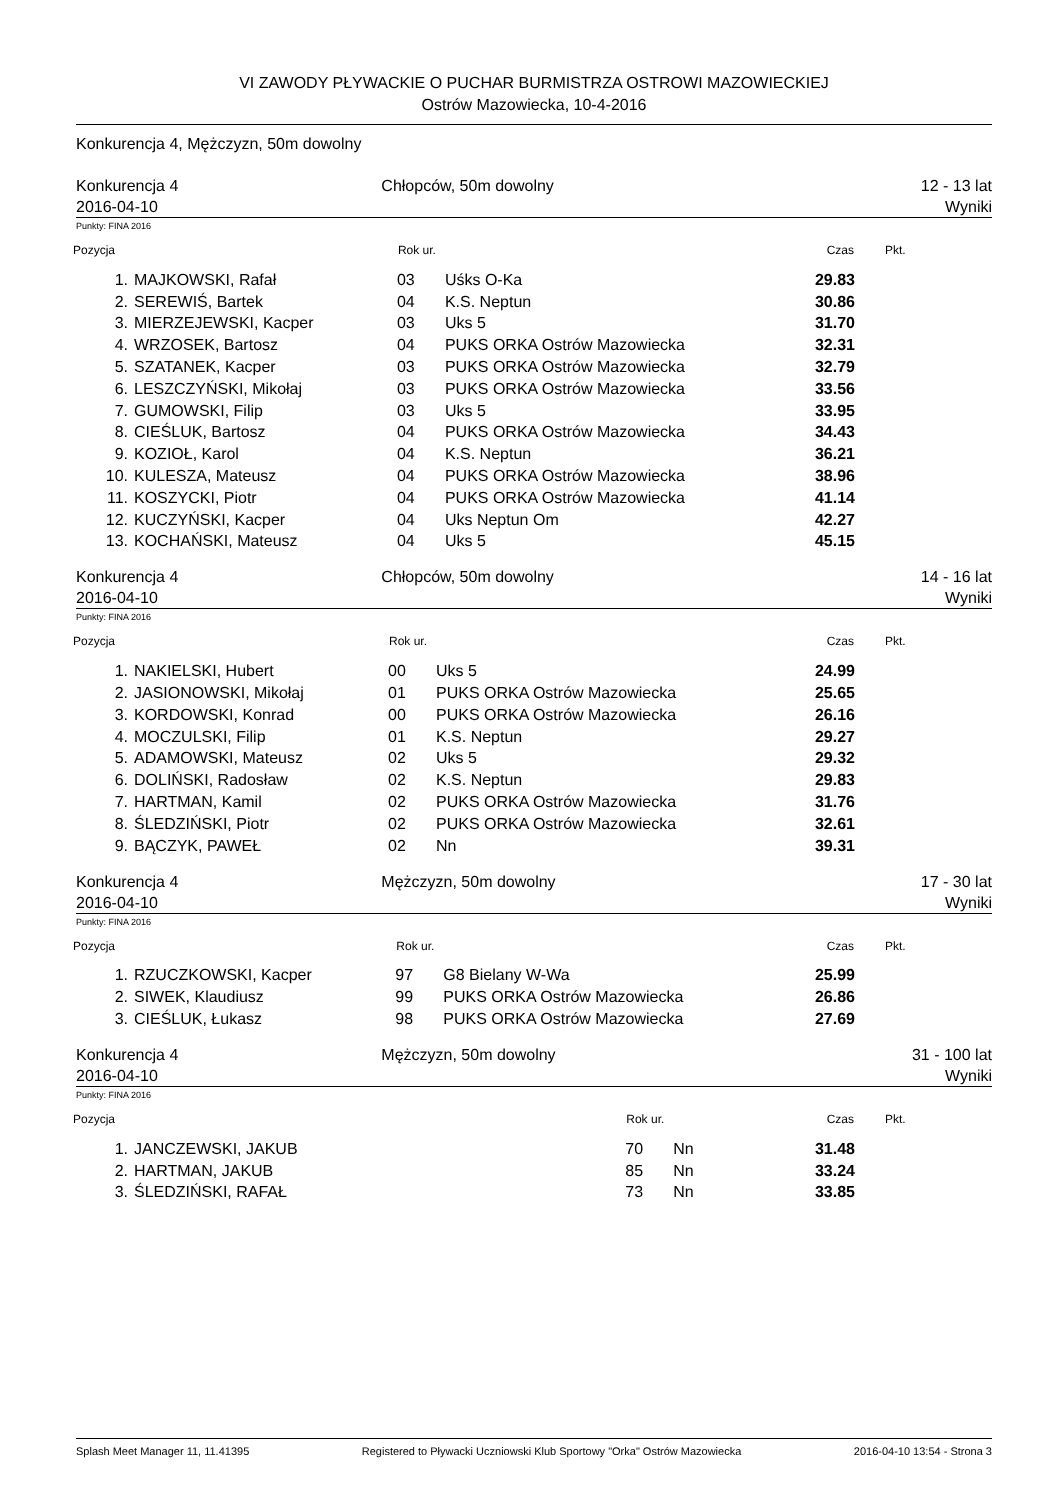VI ZAWODY PŁYWACKIE O PUCHAR BURMISTRZA OSTROWI MAZOWIECKIEJ
Ostrów Mazowiecka, 10-4-2016
Konkurencja 4, Mężczyzn, 50m dowolny
Konkurencja 4
2016-04-10
Chłopców, 50m dowolny 12 - 13 lat
Wyniki
Punkty: FINA 2016
| Pozycja | | Rok ur. | | Czas | Pkt. |
| --- | --- | --- | --- | --- | --- |
| 1. | MAJKOWSKI, Rafał | 03 | Uśks O-Ka | 29.83 | |
| 2. | SEREWIŚ, Bartek | 04 | K.S. Neptun | 30.86 | |
| 3. | MIERZEJEWSKI, Kacper | 03 | Uks 5 | 31.70 | |
| 4. | WRZOSEK, Bartosz | 04 | PUKS ORKA Ostrów Mazowiecka | 32.31 | |
| 5. | SZATANEK, Kacper | 03 | PUKS ORKA Ostrów Mazowiecka | 32.79 | |
| 6. | LESZCZYŃSKI, Mikołaj | 03 | PUKS ORKA Ostrów Mazowiecka | 33.56 | |
| 7. | GUMOWSKI, Filip | 03 | Uks 5 | 33.95 | |
| 8. | CIEŚLUK, Bartosz | 04 | PUKS ORKA Ostrów Mazowiecka | 34.43 | |
| 9. | KOZIOŁ, Karol | 04 | K.S. Neptun | 36.21 | |
| 10. | KULESZA, Mateusz | 04 | PUKS ORKA Ostrów Mazowiecka | 38.96 | |
| 11. | KOSZYCKI, Piotr | 04 | PUKS ORKA Ostrów Mazowiecka | 41.14 | |
| 12. | KUCZYŃSKI, Kacper | 04 | Uks Neptun Om | 42.27 | |
| 13. | KOCHAŃSKI, Mateusz | 04 | Uks 5 | 45.15 | |
Konkurencja 4
2016-04-10
Chłopców, 50m dowolny 14 - 16 lat
Wyniki
Punkty: FINA 2016
| Pozycja | | Rok ur. | | Czas | Pkt. |
| --- | --- | --- | --- | --- | --- |
| 1. | NAKIELSKI, Hubert | 00 | Uks 5 | 24.99 | |
| 2. | JASIONOWSKI, Mikołaj | 01 | PUKS ORKA Ostrów Mazowiecka | 25.65 | |
| 3. | KORDOWSKI, Konrad | 00 | PUKS ORKA Ostrów Mazowiecka | 26.16 | |
| 4. | MOCZULSKI, Filip | 01 | K.S. Neptun | 29.27 | |
| 5. | ADAMOWSKI, Mateusz | 02 | Uks 5 | 29.32 | |
| 6. | DOLIŃSKI, Radosław | 02 | K.S. Neptun | 29.83 | |
| 7. | HARTMAN, Kamil | 02 | PUKS ORKA Ostrów Mazowiecka | 31.76 | |
| 8. | ŚLEDZIŃSKI, Piotr | 02 | PUKS ORKA Ostrów Mazowiecka | 32.61 | |
| 9. | BĄCZYK, PAWEŁ | 02 | Nn | 39.31 | |
Konkurencja 4
2016-04-10
Mężczyzn, 50m dowolny 17 - 30 lat
Wyniki
Punkty: FINA 2016
| Pozycja | | Rok ur. | | Czas | Pkt. |
| --- | --- | --- | --- | --- | --- |
| 1. | RZUCZKOWSKI, Kacper | 97 | G8 Bielany W-Wa | 25.99 | |
| 2. | SIWEK, Klaudiusz | 99 | PUKS ORKA Ostrów Mazowiecka | 26.86 | |
| 3. | CIEŚLUK, Łukasz | 98 | PUKS ORKA Ostrów Mazowiecka | 27.69 | |
Konkurencja 4
2016-04-10
Mężczyzn, 50m dowolny 31 - 100 lat
Wyniki
Punkty: FINA 2016
| Pozycja | | Rok ur. | | Czas | Pkt. |
| --- | --- | --- | --- | --- | --- |
| 1. | JANCZEWSKI, JAKUB | 70 | Nn | 31.48 | |
| 2. | HARTMAN, JAKUB | 85 | Nn | 33.24 | |
| 3. | ŚLEDZIŃSKI, RAFAŁ | 73 | Nn | 33.85 | |
Splash Meet Manager 11, 11.41395 Registered to Pływacki Uczniowski Klub Sportowy "Orka" Ostrów Mazowiecka 2016-04-10 13:54 - Strona 3